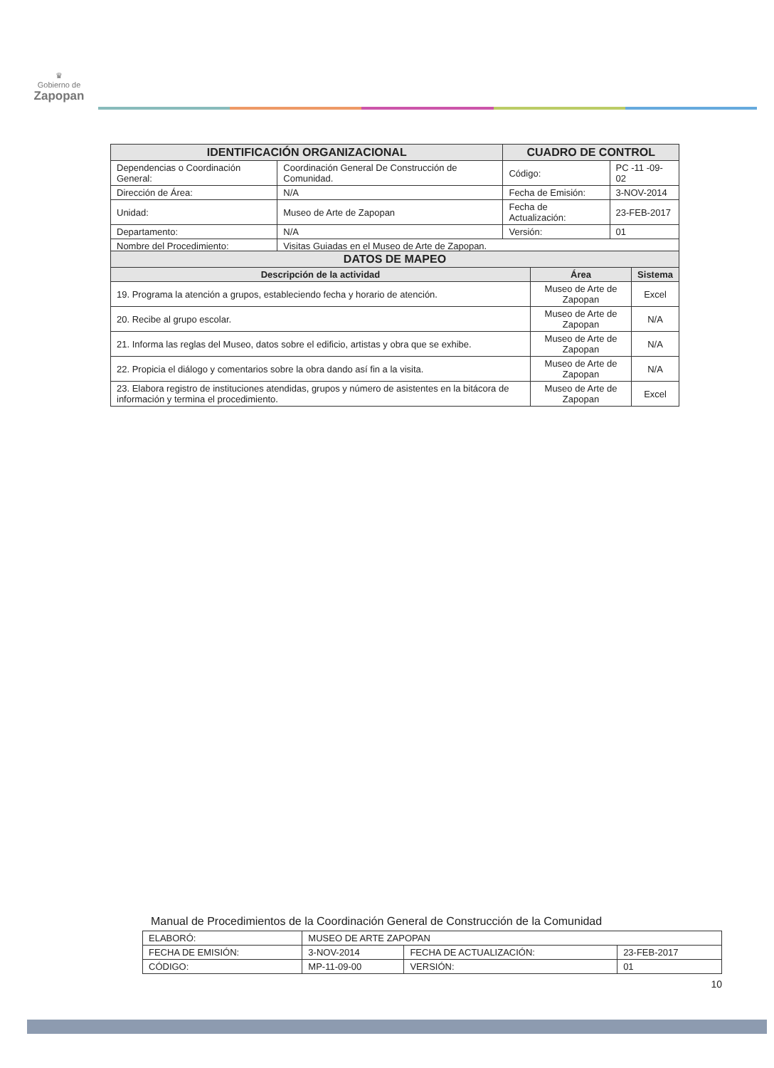♛
Gobierno de
Zapopan
| IDENTIFICACIÓN ORGANIZACIONAL | | CUADRO DE CONTROL | |
| --- | --- | --- | --- |
| Dependencias o Coordinación General: | Coordinación General De Construcción de Comunidad. | Código: | PC -11 -09- 02 |
| Dirección de Área: | N/A | Fecha de Emisión: | 3-NOV-2014 |
| Unidad: | Museo de Arte de Zapopan | Fecha de Actualización: | 23-FEB-2017 |
| Departamento: | N/A | Versión: | 01 |
| Nombre del Procedimiento: | Visitas Guiadas en el Museo de Arte de Zapopan. | | |
| DATOS DE MAPEO | | |
| --- | --- | --- |
| Descripción de la actividad | Área | Sistema |
| 19. Programa la atención a grupos, estableciendo fecha y horario de atención. | Museo de Arte de Zapopan | Excel |
| 20. Recibe al grupo escolar. | Museo de Arte de Zapopan | N/A |
| 21. Informa las reglas del Museo, datos sobre el edificio, artistas y obra que se exhibe. | Museo de Arte de Zapopan | N/A |
| 22. Propicia el diálogo y comentarios sobre la obra dando así fin a la visita. | Museo de Arte de Zapopan | N/A |
| 23. Elabora registro de instituciones atendidas, grupos y número de asistentes en la bitácora de información y termina el procedimiento. | Museo de Arte de Zapopan | Excel |
Manual de Procedimientos de la Coordinación General de Construcción de la Comunidad
| ELABORÓ: | MUSEO DE ARTE ZAPOPAN | | |
| FECHA DE EMISIÓN: | 3-NOV-2014 | FECHA DE ACTUALIZACIÓN: | 23-FEB-2017 |
| CÓDIGO: | MP-11-09-00 | VERSIÓN: | 01 |
10